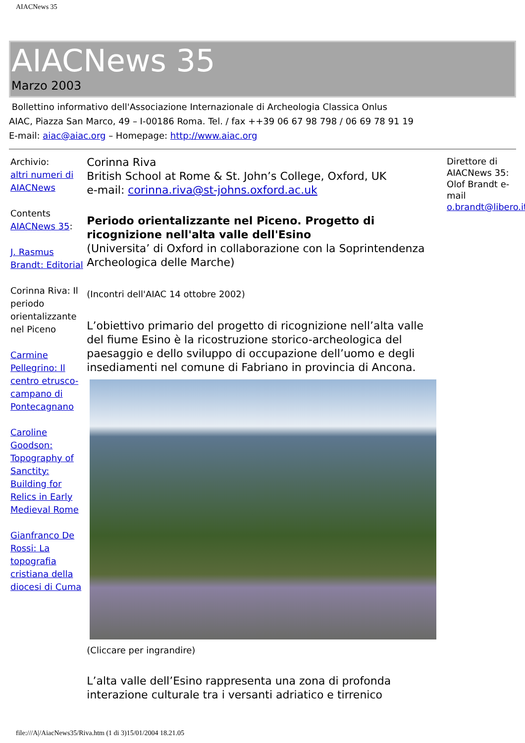AIACNews 35
AIACNews 35
Marzo 2003
Bollettino informativo dell'Associazione Internazionale di Archeologia Classica Onlus
AIAC, Piazza San Marco, 49 – I-00186 Roma. Tel. / fax ++39 06 67 98 798 / 06 69 78 91 19
E-mail: aiac@aiac.org – Homepage: http://www.aiac.org
Archivio:
altri numeri di AIACNews
Contents
AIACNews 35:
J. Rasmus Brandt: Editorial
Corinna Riva: Il periodo orientalizzante nel Piceno
Carmine Pellegrino: Il centro etrusco-campano di Pontecagnano
Caroline Goodson: Topography of Sanctity: Building for Relics in Early Medieval Rome
Gianfranco De Rossi: La topografia cristiana della diocesi di Cuma
Corinna Riva
British School at Rome & St. John’s College, Oxford, UK
e-mail: corinna.riva@st-johns.oxford.ac.uk
Periodo orientalizzante nel Piceno. Progetto di ricognizione nell'alta valle dell'Esino
(Universita’ di Oxford in collaborazione con la Soprintendenza Archeologica delle Marche)
(Incontri dell'AIAC 14 ottobre 2002)
L’obiettivo primario del progetto di ricognizione nell’alta valle del fiume Esino è la ricostruzione storico-archeologica del paesaggio e dello sviluppo di occupazione dell’uomo e degli insediamenti nel comune di Fabriano in provincia di Ancona.
(Cliccare per ingrandire)
L’alta valle dell’Esino rappresenta una zona di profonda interazione culturale tra i versanti adriatico e tirrenico
Direttore di AIACNews 35: Olof Brandt e-mail o.brandt@libero.it
file:///A|/AiacNews35/Riva.htm (1 di 3)15/01/2004 18.21.05